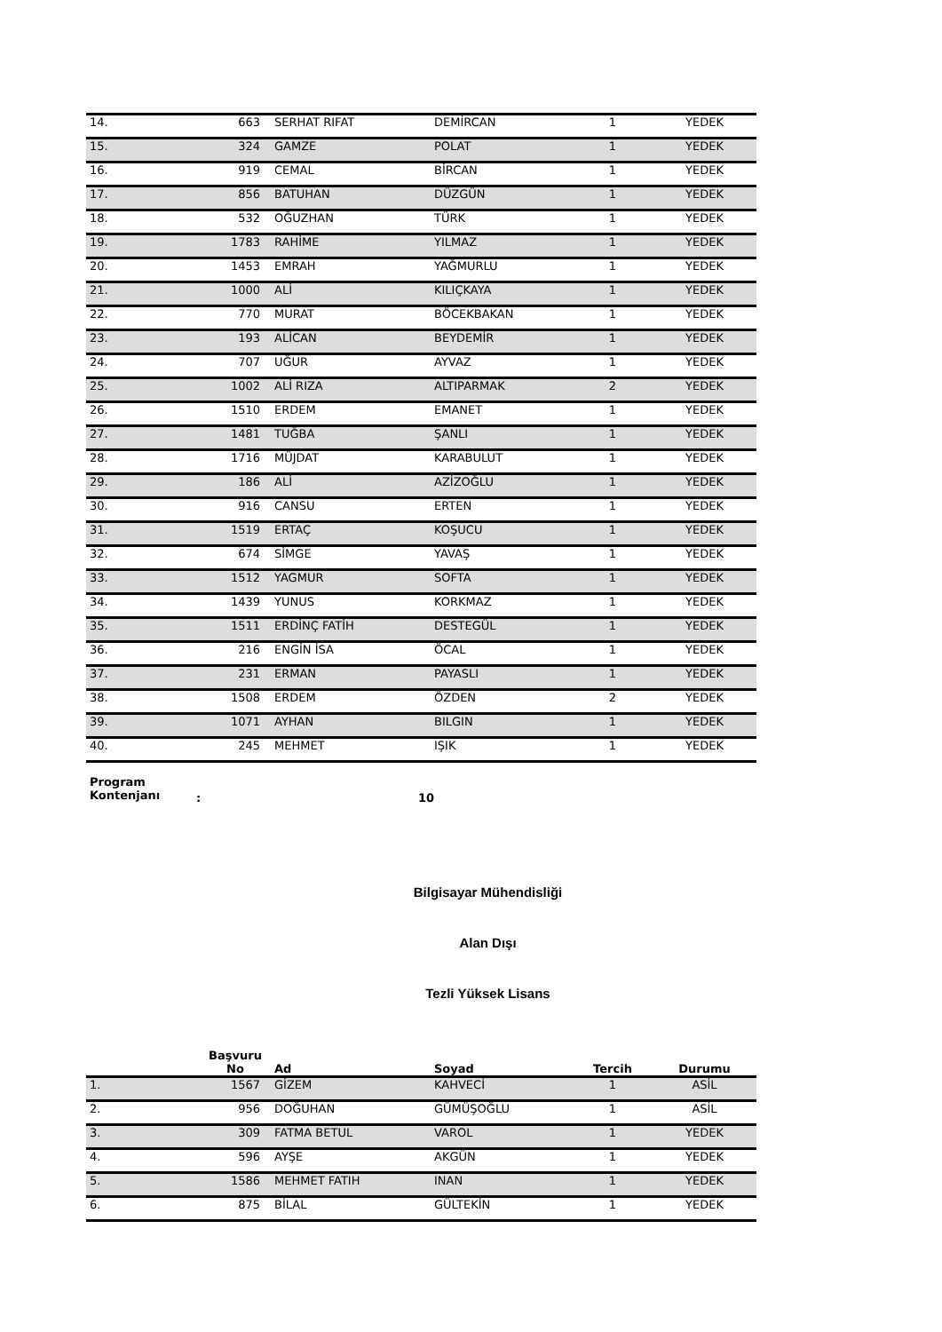| 14. | 663 | SERHAT RIFAT | DEMİRCAN | 1 | YEDEK |
| 15. | 324 | GAMZE | POLAT | 1 | YEDEK |
| 16. | 919 | CEMAL | BİRCAN | 1 | YEDEK |
| 17. | 856 | BATUHAN | DÜZGÜN | 1 | YEDEK |
| 18. | 532 | OĞUZHAN | TÜRK | 1 | YEDEK |
| 19. | 1783 | RAHİME | YILMAZ | 1 | YEDEK |
| 20. | 1453 | EMRAH | YAĞMURLU | 1 | YEDEK |
| 21. | 1000 | ALİ | KILIÇKAYA | 1 | YEDEK |
| 22. | 770 | MURAT | BÖCEKBAKAN | 1 | YEDEK |
| 23. | 193 | ALİCAN | BEYDEMİR | 1 | YEDEK |
| 24. | 707 | UĞUR | AYVAZ | 1 | YEDEK |
| 25. | 1002 | ALİ RIZA | ALTIPARMAK | 2 | YEDEK |
| 26. | 1510 | ERDEM | EMANET | 1 | YEDEK |
| 27. | 1481 | TUĞBA | ŞANLI | 1 | YEDEK |
| 28. | 1716 | MÜJDAT | KARABULUT | 1 | YEDEK |
| 29. | 186 | ALİ | AZİZOĞLU | 1 | YEDEK |
| 30. | 916 | CANSU | ERTEN | 1 | YEDEK |
| 31. | 1519 | ERTAÇ | KOŞUCU | 1 | YEDEK |
| 32. | 674 | SİMGE | YAVAŞ | 1 | YEDEK |
| 33. | 1512 | YAGMUR | SOFTA | 1 | YEDEK |
| 34. | 1439 | YUNUS | KORKMAZ | 1 | YEDEK |
| 35. | 1511 | ERDİNÇ FATİH | DESTEGÜL | 1 | YEDEK |
| 36. | 216 | ENGİN İSA | ÖCAL | 1 | YEDEK |
| 37. | 231 | ERMAN | PAYASLI | 1 | YEDEK |
| 38. | 1508 | ERDEM | ÖZDEN | 2 | YEDEK |
| 39. | 1071 | AYHAN | BILGIN | 1 | YEDEK |
| 40. | 245 | MEHMET | IŞIK | 1 | YEDEK |
Program
Kontenjanı
: 10
Bilgisayar Mühendisliği
Alan Dışı
Tezli Yüksek Lisans
| | Başvuru No | Ad | Soyad | Tercih | Durumu |
| --- | --- | --- | --- | --- | --- |
| 1. | 1567 | GİZEM | KAHVECİ | 1 | ASİL |
| 2. | 956 | DOĞUHAN | GÜMÜŞOĞLU | 1 | ASİL |
| 3. | 309 | FATMA BETUL | VAROL | 1 | YEDEK |
| 4. | 596 | AYŞE | AKGÜN | 1 | YEDEK |
| 5. | 1586 | MEHMET FATIH | INAN | 1 | YEDEK |
| 6. | 875 | BİLAL | GÜLTEKİN | 1 | YEDEK |